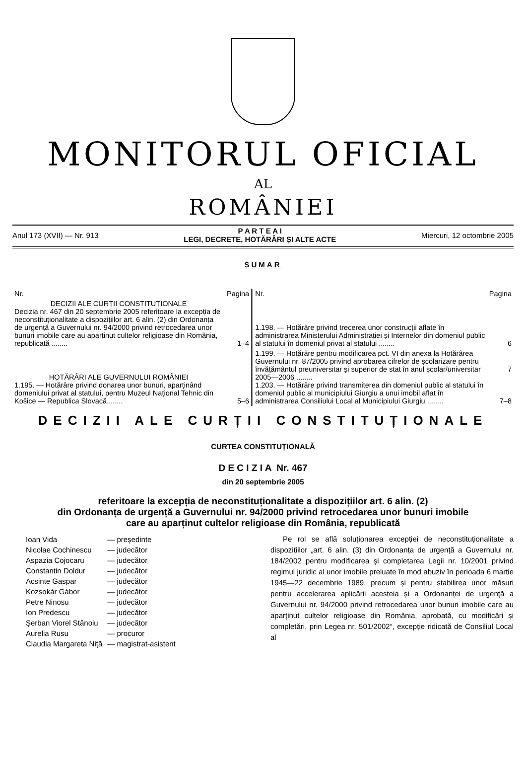MONITORUL OFICIAL
AL
ROMÂNIEI
Anul 173 (XVII) — Nr. 913 P A R T E A I
LEGI, DECRETE, HOTĂRÂRI ȘI ALTE ACTE Miercuri, 12 octombrie 2005
SUMAR
| Nr. | Pagina | Nr. | Pagina |
| DECIZII ALE CURȚII CONSTITUȚIONALE Decizia nr. 467 din 20 septembrie 2005 referitoare la excepția de neconstituționalitate a dispozițiilor art. 6 alin. (2) din Ordonanța de urgență a Guvernului nr. 94/2000 privind retrocedarea unor bunuri imobile care au aparținut cultelor religioase din România, republicată ........ | 1–4 | 1.198. — Hotărâre privind trecerea unor construcții aflate în administrarea Ministerului Administrației și Internelor din domeniul public al statului în domeniul privat al statului ........ | 6 |
| HOTĂRÂRI ALE GUVERNULUI ROMÂNIEI 1.195. — Hotărâre privind donarea unor bunuri, aparținând domeniului privat al statului, pentru Muzeul Național Tehnic din Košice — Republica Slovacă........ | 5–6 | 1.199. — Hotărâre pentru modificarea pct. VI din anexa la Hotărârea Guvernului nr. 87/2005 privind aprobarea cifrelor de școlarizare pentru învățământul preuniversitar și superior de stat în anul școlar/universitar 2005—2006 ........ 1.203. — Hotărâre privind transmiterea din domeniul public al statului în domeniul public al municipiului Giurgiu a unui imobil aflat în administrarea Consiliului Local al Municipiului Giurgiu ........ | 7 7–8 |
DECIZII ALE CURȚII CONSTITUȚIONALE
CURTEA CONSTITUȚIONALĂ
D E C I Z I A Nr. 467
din 20 septembrie 2005
referitoare la excepția de neconstituționalitate a dispozițiilor art. 6 alin. (2)
din Ordonanța de urgență a Guvernului nr. 94/2000 privind retrocedarea unor bunuri imobile
care au aparținut cultelor religioase din România, republicată
| Ioan Vida | — președinte |
| Nicolae Cochinescu | — judecător |
| Aspazia Cojocaru | — judecător |
| Constantin Doldur | — judecător |
| Acsinte Gaspar | — judecător |
| Kozsokár Gábor | — judecător |
| Petre Ninosu | — judecător |
| Ion Predescu | — judecător |
| Șerban Viorel Stănoiu | — judecător |
| Aurelia Rusu | — procuror |
| Claudia Margareta Niță | — magistrat-asistent |
Pe rol se află soluționarea excepției de neconstituționalitate a dispozițiilor „art. 6 alin. (3) din Ordonanța de urgență a Guvernului nr. 184/2002 pentru modificarea și completarea Legii nr. 10/2001 privind regimul juridic al unor imobile preluate în mod abuziv în perioada 6 martie 1945—22 decembrie 1989, precum și pentru stabilirea unor măsuri pentru accelerarea aplicării acesteia și a Ordonanței de urgență a Guvernului nr. 94/2000 privind retrocedarea unor bunuri imobile care au aparținut cultelor religioase din România, aprobată, cu modificări și completări, prin Legea nr. 501/2002“, excepție ridicată de Consiliul Local al